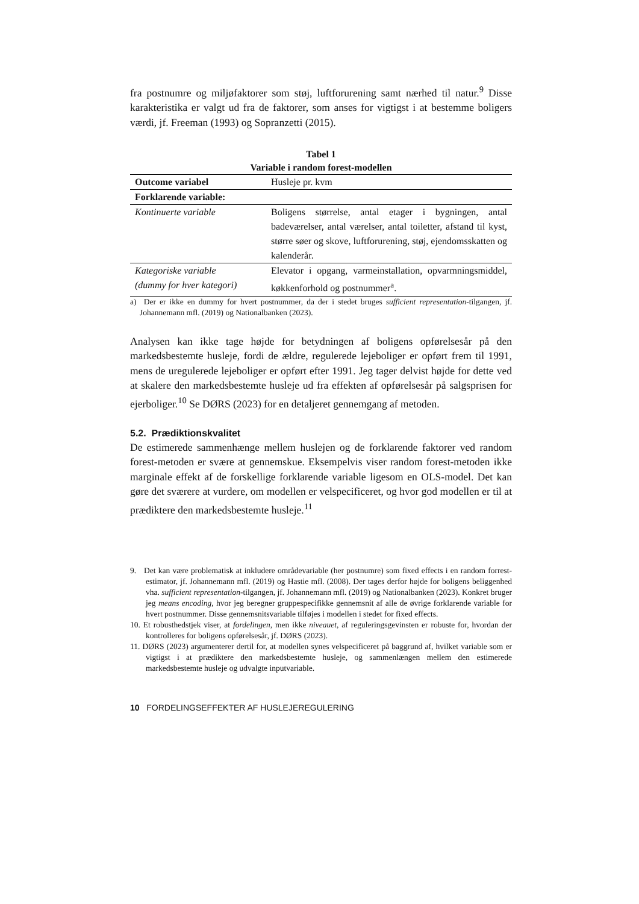fra postnumre og miljøfaktorer som støj, luftforurening samt nærhed til natur.<sup>9</sup> Disse karakteristika er valgt ud fra de faktorer, som anses for vigtigst i at bestemme boligers værdi, jf. Freeman (1993) og Sopranzetti (2015).
Tabel 1
Variable i random forest-modellen
| Outcome variabel | Husleje pr. kvm |
| Forklarende variable: | |
| Kontinuerte variable | Boligens størrelse, antal etager i bygningen, antal badeværelser, antal værelser, antal toiletter, afstand til kyst, større søer og skove, luftforurening, støj, ejendomsskatten og kalenderår. |
| Kategoriske variable (dummy for hver kategori) | Elevator i opgang, varmeinstallation, opvarmningsmiddel, køkkenforhold og postnummer<sup>a</sup>. |
a) Der er ikke en dummy for hvert postnummer, da der i stedet bruges sufficient representation-tilgangen, jf. Johannemann mfl. (2019) og Nationalbanken (2023).
Analysen kan ikke tage højde for betydningen af boligens opførelsesår på den markedsbestemte husleje, fordi de ældre, regulerede lejeboliger er opført frem til 1991, mens de uregulerede lejeboliger er opført efter 1991. Jeg tager delvist højde for dette ved at skalere den markedsbestemte husleje ud fra effekten af opførelsesår på salgsprisen for ejerboliger.<sup>10</sup> Se DØRS (2023) for en detaljeret gennemgang af metoden.
5.2. Prædiktionskvalitet
De estimerede sammenhænge mellem huslejen og de forklarende faktorer ved random forest-metoden er svære at gennemskue. Eksempelvis viser random forest-metoden ikke marginale effekt af de forskellige forklarende variable ligesom en OLS-model. Det kan gøre det sværere at vurdere, om modellen er velspecificeret, og hvor god modellen er til at prædiktere den markedsbestemte husleje.<sup>11</sup>
9. Det kan være problematisk at inkludere områdevariable (her postnumre) som fixed effects i en random forrest-estimator, jf. Johannemann mfl. (2019) og Hastie mfl. (2008). Der tages derfor højde for boligens beliggenhed vha. sufficient representation-tilgangen, jf. Johannemann mfl. (2019) og Nationalbanken (2023). Konkret bruger jeg means encoding, hvor jeg beregner gruppespecifikke gennemsnit af alle de øvrige forklarende variable for hvert postnummer. Disse gennemsnitsvariable tilføjes i modellen i stedet for fixed effects.
10. Et robusthedstjek viser, at fordelingen, men ikke niveauet, af reguleringsgevinsten er robuste for, hvordan der kontrolleres for boligens opførelsesår, jf. DØRS (2023).
11. DØRS (2023) argumenterer dertil for, at modellen synes velspecificeret på baggrund af, hvilket variable som er vigtigst i at prædiktere den markedsbestemte husleje, og sammenlængen mellem den estimerede markedsbestemte husleje og udvalgte inputvariable.
10 FORDELINGSEFFEKTER AF HUSLEJEREGULERING